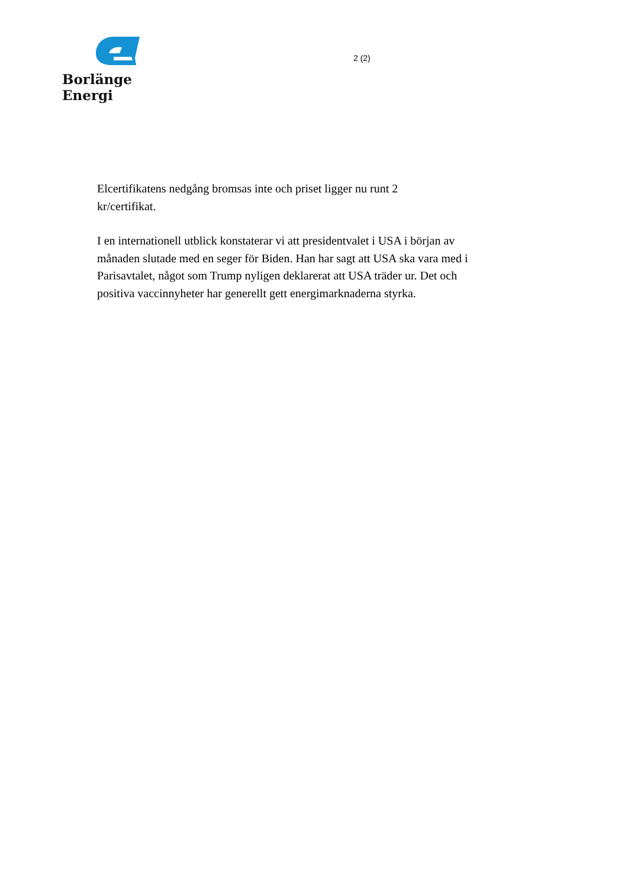Borlänge Energi
2 (2)
Elcertifikatens nedgång bromsas inte och priset ligger nu runt 2
kr/certifikat.
I en internationell utblick konstaterar vi att presidentvalet i USA i början av månaden slutade med en seger för Biden. Han har sagt att USA ska vara med i Parisavtalet, något som Trump nyligen deklarerat att USA träder ur. Det och positiva vaccinnyheter har generellt gett energimarknaderna styrka.